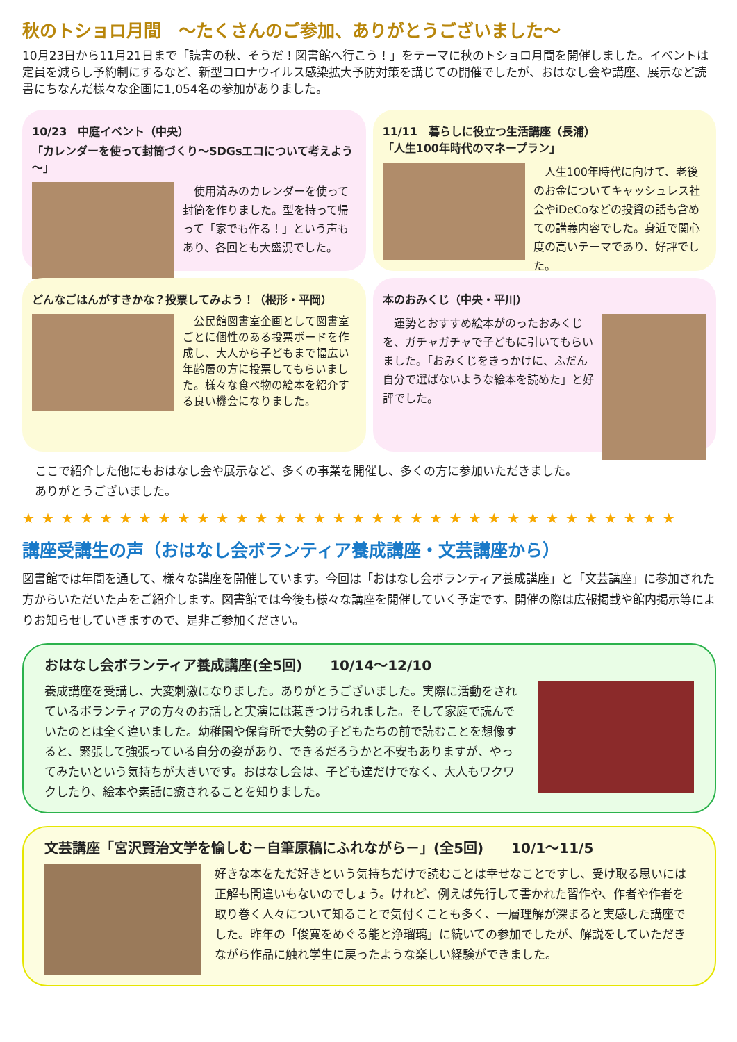秋のトショロ月間　～たくさんのご参加、ありがとうございました～
10月23日から11月21日まで「読書の秋、そうだ！図書館へ行こう！」をテーマに秋のトショロ月間を開催しました。イベントは定員を減らし予約制にするなど、新型コロナウイルス感染拡大予防対策を講じての開催でしたが、おはなし会や講座、展示など読書にちなんだ様々な企画に1,054名の参加がありました。
10/23　中庭イベント（中央）
「カレンダーを使って封筒づくり～SDGsエコについて考えよう～」
　使用済みのカレンダーを使って封筒を作りました。型を持って帰って「家でも作る！」という声もあり、各回とも大盛況でした。
11/11　暮らしに役立つ生活講座（長浦）
「人生100年時代のマネープラン」
　人生100年時代に向けて、老後のお金についてキャッシュレス社会やiDeCoなどの投資の話も含めての講義内容でした。身近で関心度の高いテーマであり、好評でした。
どんなごはんがすきかな？投票してみよう！（根形・平岡）
　公民館図書室企画として図書室ごとに個性のある投票ボードを作成し、大人から子どもまで幅広い年齢層の方に投票してもらいました。様々な食べ物の絵本を紹介する良い機会になりました。
本のおみくじ（中央・平川）
　運勢とおすすめ絵本がのったおみくじを、ガチャガチャで子どもに引いてもらいました。「おみくじをきっかけに、ふだん自分で選ばないような絵本を読めた」と好評でした。
ここで紹介した他にもおはなし会や展示など、多くの事業を開催し、多くの方に参加いただきました。
ありがとうございました。
★★★★★★★★★★★★★★★★★★★★★★★★★★★★★★★★★★
講座受講生の声（おはなし会ボランティア養成講座・文芸講座から）
図書館では年間を通して、様々な講座を開催しています。今回は「おはなし会ボランティア養成講座」と「文芸講座」に参加された方からいただいた声をご紹介します。図書館では今後も様々な講座を開催していく予定です。開催の際は広報掲載や館内掲示等によりお知らせしていきますので、是非ご参加ください。
おはなし会ボランティア養成講座(全5回)　　10/14～12/10
養成講座を受講し、大変刺激になりました。ありがとうございました。実際に活動をされているボランティアの方々のお話しと実演には惹きつけられました。そして家庭で読んでいたのとは全く違いました。幼稚園や保育所で大勢の子どもたちの前で読むことを想像すると、緊張して強張っている自分の姿があり、できるだろうかと不安もありますが、やってみたいという気持ちが大きいです。おはなし会は、子ども達だけでなく、大人もワクワクしたり、絵本や素話に癒されることを知りました。
文芸講座「宮沢賢治文学を愉しむ－自筆原稿にふれながら－」(全5回)　　10/1～11/5
好きな本をただ好きという気持ちだけで読むことは幸せなことですし、受け取る思いには正解も間違いもないのでしょう。けれど、例えば先行して書かれた習作や、作者や作者を取り巻く人々について知ることで気付くことも多く、一層理解が深まると実感した講座でした。昨年の「俊寛をめぐる能と浄瑠璃」に続いての参加でしたが、解説をしていただきながら作品に触れ学生に戻ったような楽しい経験ができました。